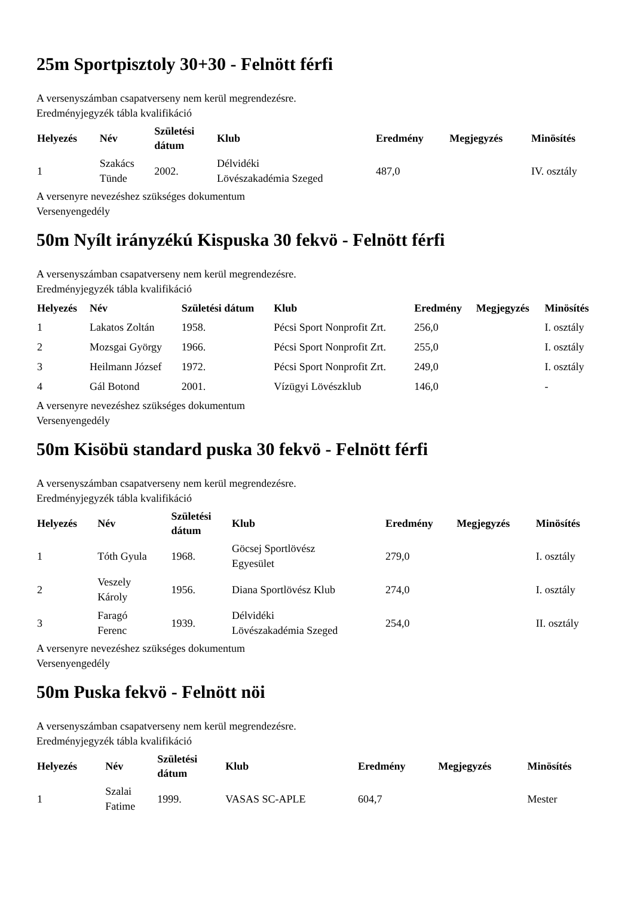25m Sportpisztoly 30+30 - Felnött férfi
A versenyszámban csapatverseny nem kerül megrendezésre.
Eredményjegyzék tábla kvalifikáció
| Helyezés | Név | Születési dátum | Klub | Eredmény | Megjegyzés | Minösítés |
| --- | --- | --- | --- | --- | --- | --- |
| 1 | Szakács Tünde | 2002. | Délvidéki Lövészakadémia Szeged | 487,0 | | IV. osztály |
A versenyre nevezéshez szükséges dokumentum
Versenyengedély
50m Nyílt irányzékú Kispuska 30 fekvö - Felnött férfi
A versenyszámban csapatverseny nem kerül megrendezésre.
Eredményjegyzék tábla kvalifikáció
| Helyezés | Név | Születési dátum | Klub | Eredmény | Megjegyzés | Minösítés |
| --- | --- | --- | --- | --- | --- | --- |
| 1 | Lakatos Zoltán | 1958. | Pécsi Sport Nonprofit Zrt. | 256,0 | | I. osztály |
| 2 | Mozsgai György | 1966. | Pécsi Sport Nonprofit Zrt. | 255,0 | | I. osztály |
| 3 | Heilmann József | 1972. | Pécsi Sport Nonprofit Zrt. | 249,0 | | I. osztály |
| 4 | Gál Botond | 2001. | Vízügyi Lövészklub | 146,0 | | - |
A versenyre nevezéshez szükséges dokumentum
Versenyengedély
50m Kisöbü standard puska 30 fekvö - Felnött férfi
A versenyszámban csapatverseny nem kerül megrendezésre.
Eredményjegyzék tábla kvalifikáció
| Helyezés | Név | Születési dátum | Klub | Eredmény | Megjegyzés | Minösítés |
| --- | --- | --- | --- | --- | --- | --- |
| 1 | Tóth Gyula | 1968. | Göcsej Sportlövész Egyesület | 279,0 | | I. osztály |
| 2 | Veszely Károly | 1956. | Diana Sportlövész Klub | 274,0 | | I. osztály |
| 3 | Faragó Ferenc | 1939. | Délvidéki Lövészakadémia Szeged | 254,0 | | II. osztály |
A versenyre nevezéshez szükséges dokumentum
Versenyengedély
50m Puska fekvö - Felnött nöi
A versenyszámban csapatverseny nem kerül megrendezésre.
Eredményjegyzék tábla kvalifikáció
| Helyezés | Név | Születési dátum | Klub | Eredmény | Megjegyzés | Minösítés |
| --- | --- | --- | --- | --- | --- | --- |
| 1 | Szalai Fatime | 1999. | VASAS SC-APLE | 604,7 | | Mester |